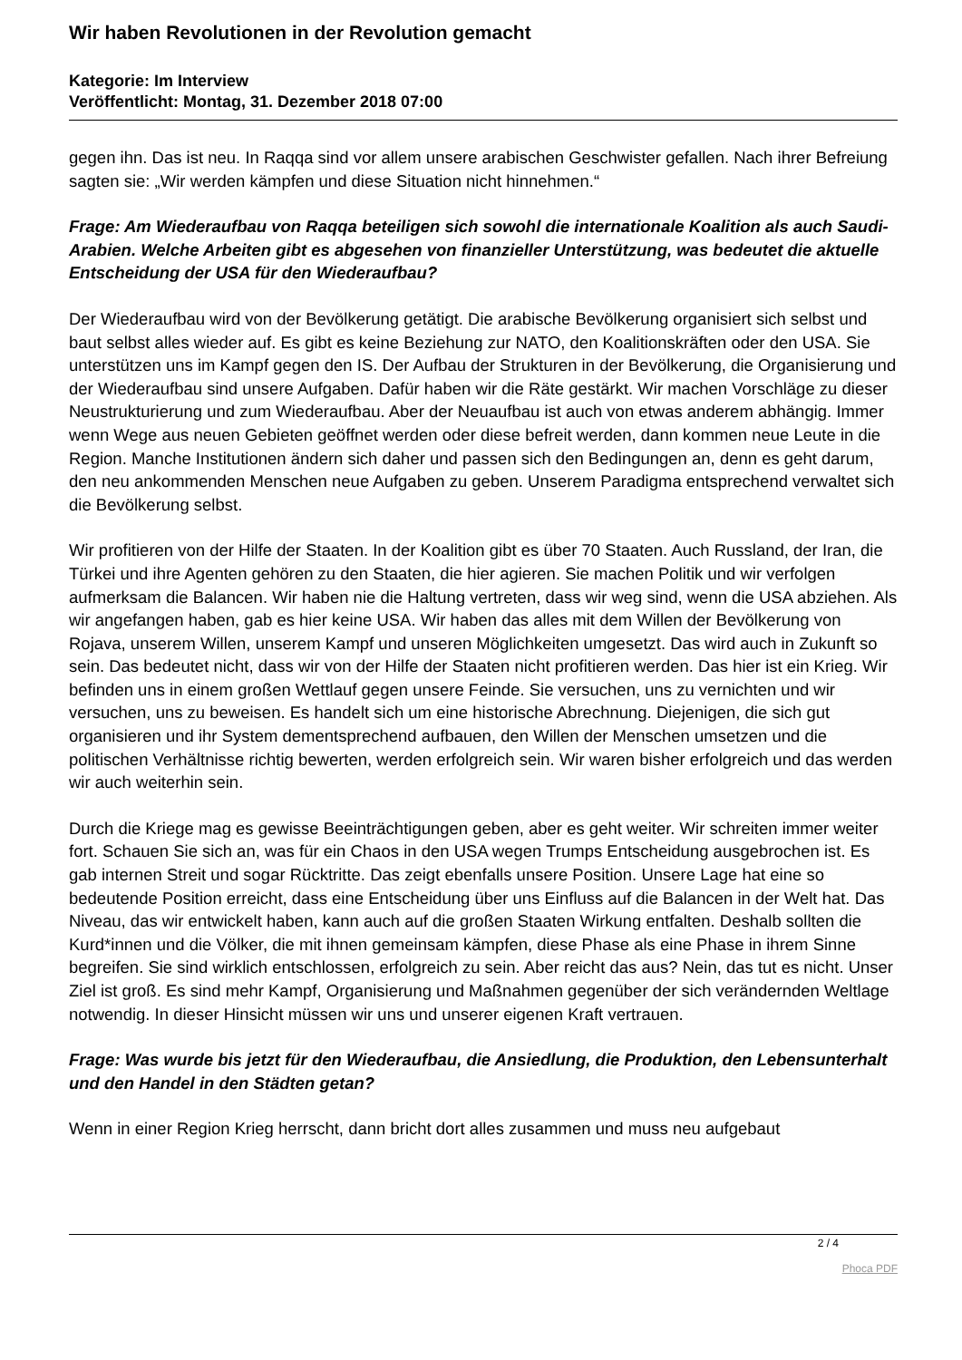Wir haben Revolutionen in der Revolution gemacht
Kategorie: Im Interview
Veröffentlicht: Montag, 31. Dezember 2018 07:00
gegen ihn. Das ist neu. In Raqqa sind vor allem unsere arabischen Geschwister gefallen. Nach ihrer Befreiung sagten sie: „Wir werden kämpfen und diese Situation nicht hinnehmen.“
Frage: Am Wiederaufbau von Raqqa beteiligen sich sowohl die internationale Koalition als auch Saudi-Arabien. Welche Arbeiten gibt es abgesehen von finanzieller Unterstützung, was bedeutet die aktuelle Entscheidung der USA für den Wiederaufbau?
Der Wiederaufbau wird von der Bevölkerung getätigt. Die arabische Bevölkerung organisiert sich selbst und baut selbst alles wieder auf. Es gibt es keine Beziehung zur NATO, den Koalitionskräften oder den USA. Sie unterstützen uns im Kampf gegen den IS. Der Aufbau der Strukturen in der Bevölkerung, die Organisierung und der Wiederaufbau sind unsere Aufgaben. Dafür haben wir die Räte gestärkt. Wir machen Vorschläge zu dieser Neustrukturierung und zum Wiederaufbau. Aber der Neuaufbau ist auch von etwas anderem abhängig. Immer wenn Wege aus neuen Gebieten geöffnet werden oder diese befreit werden, dann kommen neue Leute in die Region. Manche Institutionen ändern sich daher und passen sich den Bedingungen an, denn es geht darum, den neu ankommenden Menschen neue Aufgaben zu geben. Unserem Paradigma entsprechend verwaltet sich die Bevölkerung selbst.
Wir profitieren von der Hilfe der Staaten. In der Koalition gibt es über 70 Staaten. Auch Russland, der Iran, die Türkei und ihre Agenten gehören zu den Staaten, die hier agieren. Sie machen Politik und wir verfolgen aufmerksam die Balancen. Wir haben nie die Haltung vertreten, dass wir weg sind, wenn die USA abziehen. Als wir angefangen haben, gab es hier keine USA. Wir haben das alles mit dem Willen der Bevölkerung von Rojava, unserem Willen, unserem Kampf und unseren Möglichkeiten umgesetzt. Das wird auch in Zukunft so sein. Das bedeutet nicht, dass wir von der Hilfe der Staaten nicht profitieren werden. Das hier ist ein Krieg. Wir befinden uns in einem großen Wettlauf gegen unsere Feinde. Sie versuchen, uns zu vernichten und wir versuchen, uns zu beweisen. Es handelt sich um eine historische Abrechnung. Diejenigen, die sich gut organisieren und ihr System dementsprechend aufbauen, den Willen der Menschen umsetzen und die politischen Verhältnisse richtig bewerten, werden erfolgreich sein. Wir waren bisher erfolgreich und das werden wir auch weiterhin sein.
Durch die Kriege mag es gewisse Beeinträchtigungen geben, aber es geht weiter. Wir schreiten immer weiter fort. Schauen Sie sich an, was für ein Chaos in den USA wegen Trumps Entscheidung ausgebrochen ist. Es gab internen Streit und sogar Rücktritte. Das zeigt ebenfalls unsere Position. Unsere Lage hat eine so bedeutende Position erreicht, dass eine Entscheidung über uns Einfluss auf die Balancen in der Welt hat. Das Niveau, das wir entwickelt haben, kann auch auf die großen Staaten Wirkung entfalten. Deshalb sollten die Kurd*innen und die Völker, die mit ihnen gemeinsam kämpfen, diese Phase als eine Phase in ihrem Sinne begreifen. Sie sind wirklich entschlossen, erfolgreich zu sein. Aber reicht das aus? Nein, das tut es nicht. Unser Ziel ist groß. Es sind mehr Kampf, Organisierung und Maßnahmen gegenüber der sich verändernden Weltlage notwendig. In dieser Hinsicht müssen wir uns und unserer eigenen Kraft vertrauen.
Frage: Was wurde bis jetzt für den Wiederaufbau, die Ansiedlung, die Produktion, den Lebensunterhalt und den Handel in den Städten getan?
Wenn in einer Region Krieg herrscht, dann bricht dort alles zusammen und muss neu aufgebaut
2 / 4
Phoca PDF